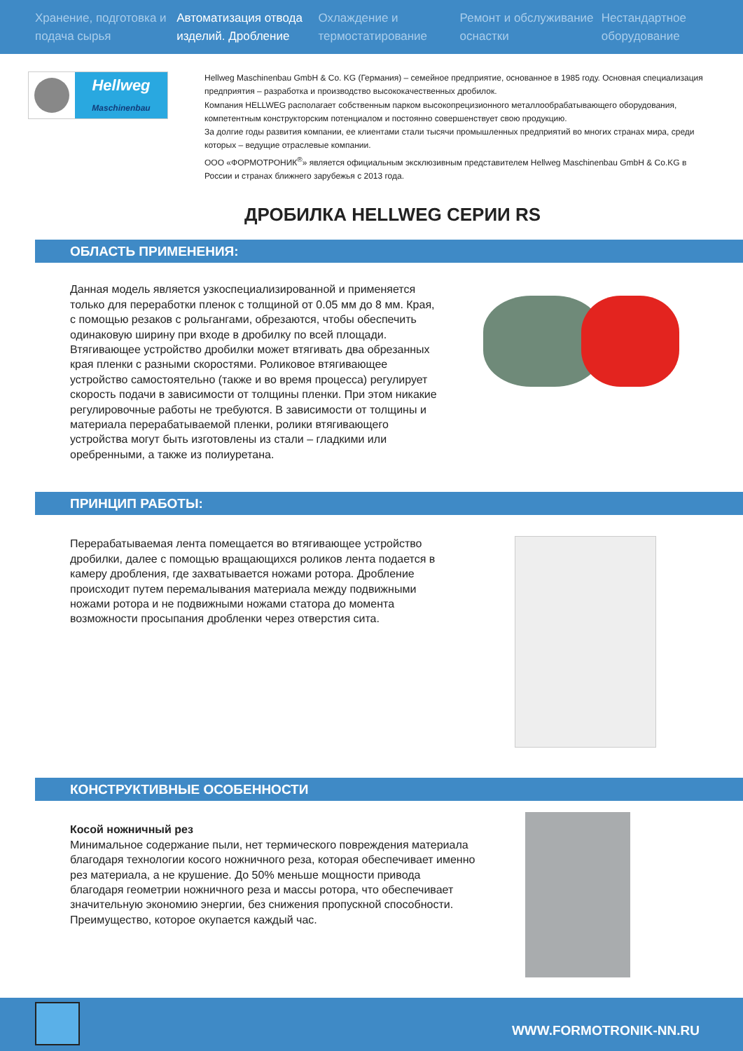Хранение, подготовка и подача сырья
Автоматизация отвода изделий. Дробление
Охлаждение и термостатирование
Ремонт и обслуживание оснастки
Нестандартное оборудование
Hellweg
Maschinenbau
Hellweg Maschinenbau GmbH & Co. KG (Германия) – семейное предприятие, основанное в 1985 году. Основная специализация предприятия – разработка и производство высококачественных дробилок.
Компания HELLWEG располагает собственным парком высокопрецизионного металлообрабатывающего оборудования, компетентным конструкторским потенциалом и постоянно совершенствует свою продукцию.
За долгие годы развития компании, ее клиентами стали тысячи промышленных предприятий во многих странах мира, среди которых – ведущие отраслевые компании.
ООО «ФОРМОТРОНИК<sup>®</sup>» является официальным эксклюзивным представителем Hellweg Maschinenbau GmbH & Co.KG в России и странах ближнего зарубежья с 2013 года.
ДРОБИЛКА HELLWEG СЕРИИ RS
ОБЛАСТЬ ПРИМЕНЕНИЯ:
Данная модель является узкоспециализированной и применяется только для переработки пленок с толщиной от 0.05 мм до 8 мм. Края, с помощью резаков с рольгангами, обрезаются, чтобы обеспечить одинаковую ширину при входе в дробилку по всей площади. Втягивающее устройство дробилки может втягивать два обрезанных края пленки с разными скоростями. Роликовое втягивающее устройство самостоятельно (также и во время процесса) регулирует скорость подачи в зависимости от толщины пленки. При этом никакие регулировочные работы не требуются. В зависимости от толщины и материала перерабатываемой пленки, ролики втягивающего устройства могут быть изготовлены из стали – гладкими или оребренными, а также из полиуретана.
ПРИНЦИП РАБОТЫ:
Перерабатываемая лента помещается во втягивающее устройство дробилки, далее с помощью вращающихся роликов лента подается в камеру дробления, где захватывается ножами ротора. Дробление происходит путем перемалывания материала между подвижными ножами ротора и не подвижными ножами статора до момента возможности просыпания дробленки через отверстия сита.
КОНСТРУКТИВНЫЕ ОСОБЕННОСТИ
Косой ножничный рез
Минимальное содержание пыли, нет термического повреждения материала благодаря технологии косого ножничного реза, которая обеспечивает именно рез материала, а не крушение. До 50% меньше мощности привода благодаря геометрии ножничного реза и массы ротора, что обеспечивает значительную экономию энергии, без снижения пропускной способности. Преимущество, которое окупается каждый час.
WWW.FORMOTRONIK-NN.RU